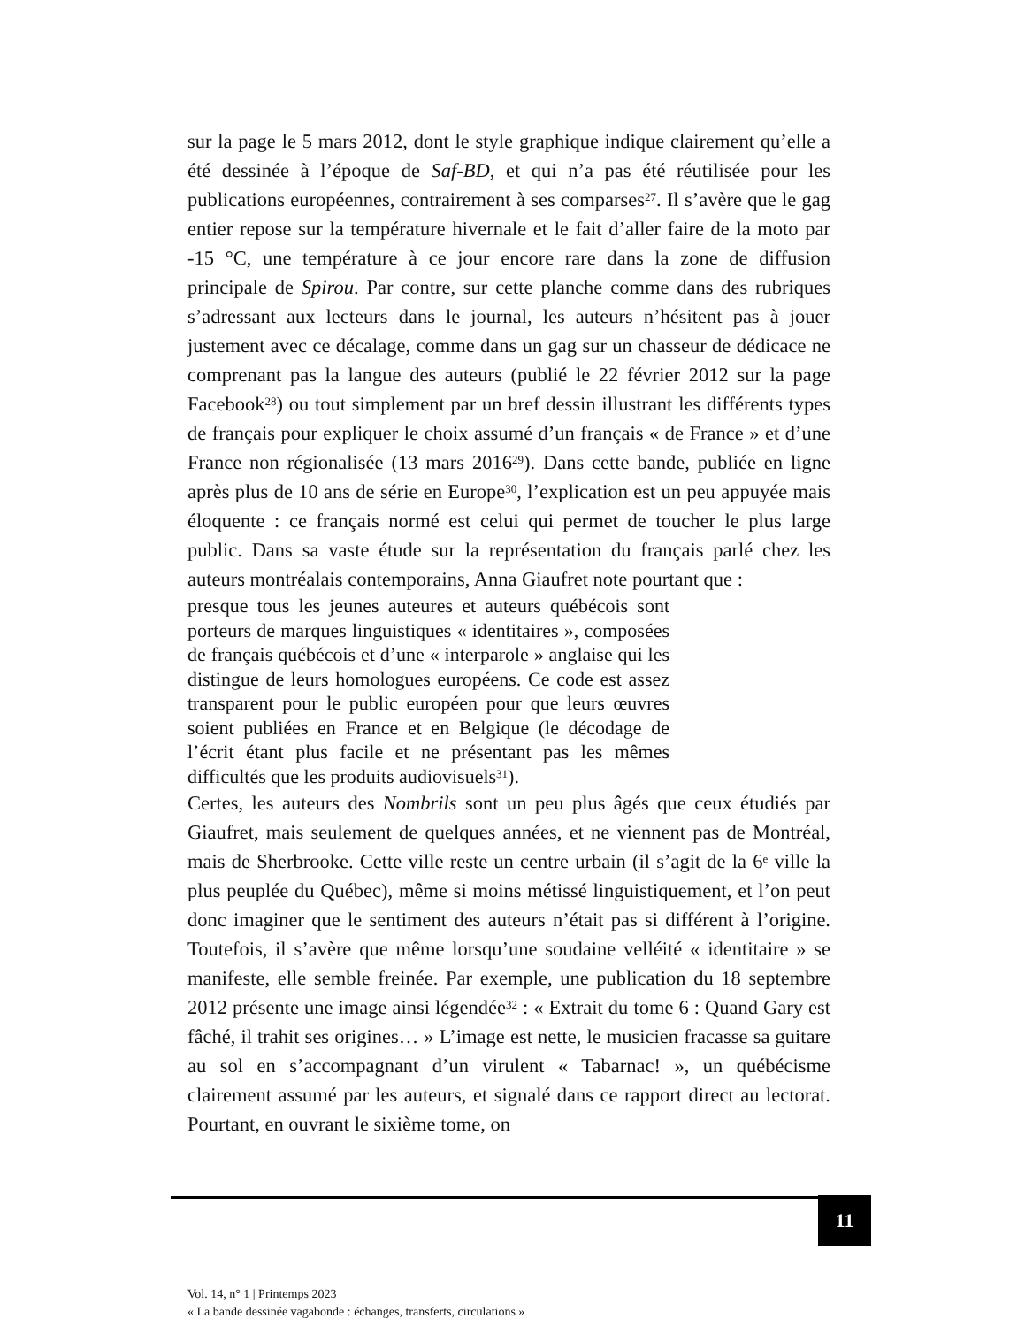sur la page le 5 mars 2012, dont le style graphique indique clairement qu’elle a été dessinée à l’époque de Saf-BD, et qui n’a pas été réutilisée pour les publications européennes, contrairement à ses comparses<sup>27</sup>. Il s’avère que le gag entier repose sur la température hivernale et le fait d’aller faire de la moto par -15 °C, une température à ce jour encore rare dans la zone de diffusion principale de Spirou. Par contre, sur cette planche comme dans des rubriques s’adressant aux lecteurs dans le journal, les auteurs n’hésitent pas à jouer justement avec ce décalage, comme dans un gag sur un chasseur de dédicace ne comprenant pas la langue des auteurs (publié le 22 février 2012 sur la page Facebook<sup>28</sup>) ou tout simplement par un bref dessin illustrant les différents types de français pour expliquer le choix assumé d’un français « de France » et d’une France non régionalisée (13 mars 2016<sup>29</sup>). Dans cette bande, publiée en ligne après plus de 10 ans de série en Europe<sup>30</sup>, l’explication est un peu appuyée mais éloquente : ce français normé est celui qui permet de toucher le plus large public. Dans sa vaste étude sur la représentation du français parlé chez les auteurs montréalais contemporains, Anna Giaufret note pourtant que :
presque tous les jeunes auteures et auteurs québécois sont porteurs de marques linguistiques « identitaires », composées de français québécois et d’une « interparole » anglaise qui les distingue de leurs homologues européens. Ce code est assez transparent pour le public européen pour que leurs œuvres soient publiées en France et en Belgique (le décodage de l’écrit étant plus facile et ne présentant pas les mêmes difficultés que les produits audiovisuels<sup>31</sup>).
Certes, les auteurs des Nombrils sont un peu plus âgés que ceux étudiés par Giaufret, mais seulement de quelques années, et ne viennent pas de Montréal, mais de Sherbrooke. Cette ville reste un centre urbain (il s’agit de la 6<sup>e</sup> ville la plus peuplée du Québec), même si moins métissé linguistiquement, et l’on peut donc imaginer que le sentiment des auteurs n’était pas si différent à l’origine. Toutefois, il s’avère que même lorsqu’une soudaine velléité « identitaire » se manifeste, elle semble freinée. Par exemple, une publication du 18 septembre 2012 présente une image ainsi légendée<sup>32</sup> : « Extrait du tome 6 : Quand Gary est fâché, il trahit ses origines… » L’image est nette, le musicien fracasse sa guitare au sol en s’accompagnant d’un virulent « Tabarnac! », un québécisme clairement assumé par les auteurs, et signalé dans ce rapport direct au lectorat. Pourtant, en ouvrant le sixième tome, on
11
Vol. 14, n° 1 | Printemps 2023
« La bande dessinée vagabonde : échanges, transferts, circulations »